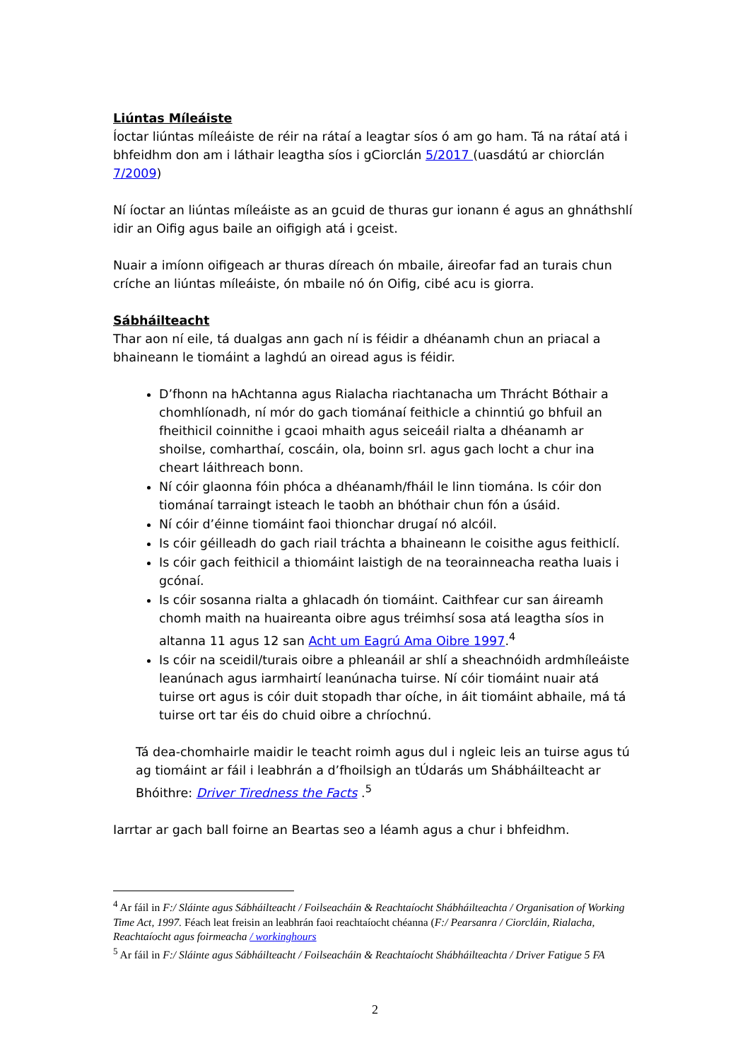Liúntas Míleáiste
Íoctar liúntas míleáiste de réir na rátaí a leagtar síos ó am go ham. Tá na rátaí atá i bhfeidhm don am i láthair leagtha síos i gCiorclán 5/2017 (uasdátú ar chiorclán 7/2009)
Ní íoctar an liúntas míleáiste as an gcuid de thuras gur ionann é agus an ghnáthshlí idir an Oifig agus baile an oifigigh atá i gceist.
Nuair a imíonn oifigeach ar thuras díreach ón mbaile, áireofar fad an turais chun críche an liúntas míleáiste, ón mbaile nó ón Oifig, cibé acu is giorra.
Sábháilteacht
Thar aon ní eile, tá dualgas ann gach ní is féidir a dhéanamh chun an priacal a bhaineann le tiomáint a laghdú an oiread agus is féidir.
D’fhonn na hAchtanna agus Rialacha riachtanacha um Thrácht Bóthair a chomhlíonadh, ní mór do gach tiománaí feithicle a chinntiú go bhfuil an fheithicil coinnithe i gcaoi mhaith agus seiceáil rialta a dhéanamh ar shoilse, comharthaí, coscáin, ola, boinn srl. agus gach locht a chur ina cheart láithreach bonn.
Ní cóir glaonna fóin phóca a dhéanamh/fháil le linn tiomána. Is cóir don tiománaí tarraingt isteach le taobh an bhóthair chun fón a úsáid.
Ní cóir d’éinne tiomáint faoi thionchar drugaí nó alcóil.
Is cóir géilleadh do gach riail tráchta a bhaineann le coisithe agus feithiclí.
Is cóir gach feithicil a thiomáint laistigh de na teorainneacha reatha luais i gcónaí.
Is cóir sosanna rialta a ghlacadh ón tiomáint. Caithfear cur san áireamh chomh maith na huaireanta oibre agus tréimhsí sosa atá leagtha síos in altanna 11 agus 12 san Acht um Eagrú Ama Oibre 1997.<sup>4</sup>
Is cóir na sceidil/turais oibre a phleanáil ar shlí a sheachnóidh ardmhíleáiste leanúnach agus iarmhairtí leanúnacha tuirse. Ní cóir tiomáint nuair atá tuirse ort agus is cóir duit stopadh thar oíche, in áit tiomáint abhaile, má tá tuirse ort tar éis do chuid oibre a chríochnú.
Tá dea-chomhairle maidir le teacht roimh agus dul i ngleic leis an tuirse agus tú ag tiomáint ar fáil i leabhrán a d’fhoilsigh an tÚdarás um Shábháilteacht ar Bhóithre: Driver Tiredness the Facts .<sup>5</sup>
Iarrtar ar gach ball foirne an Beartas seo a léamh agus a chur i bhfeidhm.
<sup>4</sup> Ar fáil in F:/ Sláinte agus Sábháilteacht / Foilseacháin & Reachtaíocht Shábháilteachta / Organisation of Working Time Act, 1997. Féach leat freisin an leabhrán faoi reachtaíocht chéanna (F:/ Pearsanra / Ciorcláin, Rialacha, Reachtaíocht agus foirmeacha / workinghours
<sup>5</sup> Ar fáil in F:/ Sláinte agus Sábháilteacht / Foilseacháin & Reachtaíocht Shábháilteachta / Driver Fatigue 5 FA
2